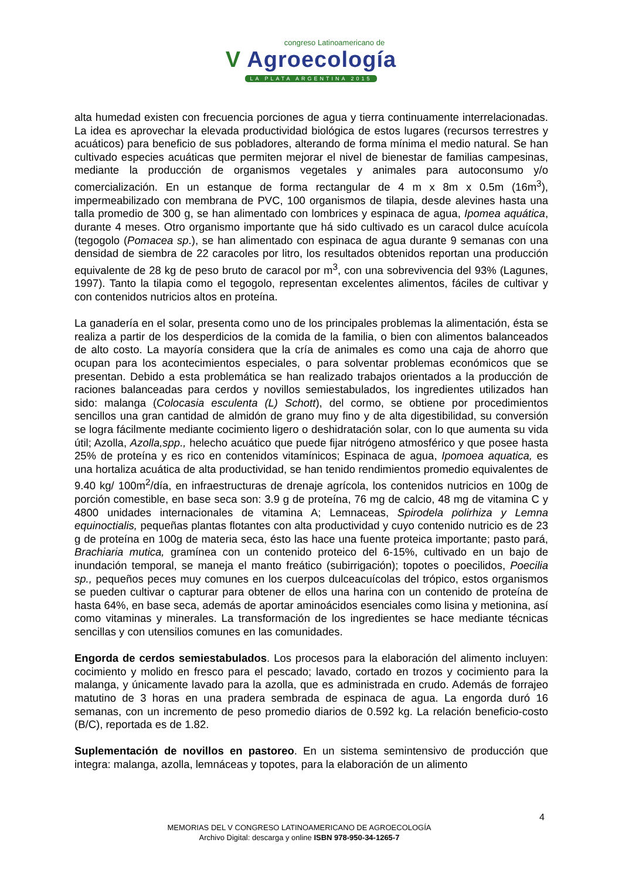congreso Latinoamericano de
V Agroecología
LA PLATA ARGENTINA 2015
alta humedad existen con frecuencia porciones de agua y tierra continuamente interrelacionadas. La idea es aprovechar la elevada productividad biológica de estos lugares (recursos terrestres y acuáticos) para beneficio de sus pobladores, alterando de forma mínima el medio natural. Se han cultivado especies acuáticas que permiten mejorar el nivel de bienestar de familias campesinas, mediante la producción de organismos vegetales y animales para autoconsumo y/o comercialización. En un estanque de forma rectangular de 4 m x 8m x 0.5m (16m<sup>3</sup>), impermeabilizado con membrana de PVC, 100 organismos de tilapia, desde alevines hasta una talla promedio de 300 g, se han alimentado con lombrices y espinaca de agua, Ipomea aquática, durante 4 meses. Otro organismo importante que há sido cultivado es un caracol dulce acuícola (tegogolo (Pomacea sp.), se han alimentado con espinaca de agua durante 9 semanas con una densidad de siembra de 22 caracoles por litro, los resultados obtenidos reportan una producción equivalente de 28 kg de peso bruto de caracol por m<sup>3</sup>, con una sobrevivencia del 93% (Lagunes, 1997). Tanto la tilapia como el tegogolo, representan excelentes alimentos, fáciles de cultivar y con contenidos nutricios altos en proteína.
La ganadería en el solar, presenta como uno de los principales problemas la alimentación, ésta se realiza a partir de los desperdicios de la comida de la familia, o bien con alimentos balanceados de alto costo. La mayoría considera que la cría de animales es como una caja de ahorro que ocupan para los acontecimientos especiales, o para solventar problemas económicos que se presentan. Debido a esta problemática se han realizado trabajos orientados a la producción de raciones balanceadas para cerdos y novillos semiestabulados, los ingredientes utilizados han sido: malanga (Colocasia esculenta (L) Schott), del cormo, se obtiene por procedimientos sencillos una gran cantidad de almidón de grano muy fino y de alta digestibilidad, su conversión se logra fácilmente mediante cocimiento ligero o deshidratación solar, con lo que aumenta su vida útil; Azolla, Azolla,spp., helecho acuático que puede fijar nitrógeno atmosférico y que posee hasta 25% de proteína y es rico en contenidos vitamínicos; Espinaca de agua, Ipomoea aquatica, es una hortaliza acuática de alta productividad, se han tenido rendimientos promedio equivalentes de 9.40 kg/ 100m<sup>2</sup>/día, en infraestructuras de drenaje agrícola, los contenidos nutricios en 100g de porción comestible, en base seca son: 3.9 g de proteína, 76 mg de calcio, 48 mg de vitamina C y 4800 unidades internacionales de vitamina A; Lemnaceas, Spirodela polirhiza y Lemna equinoctialis, pequeñas plantas flotantes con alta productividad y cuyo contenido nutricio es de 23 g de proteína en 100g de materia seca, ésto las hace una fuente proteica importante; pasto pará, Brachiaria mutica, gramínea con un contenido proteico del 6-15%, cultivado en un bajo de inundación temporal, se maneja el manto freático (subirrigación); topotes o poecilidos, Poecilia sp., pequeños peces muy comunes en los cuerpos dulceacuícolas del trópico, estos organismos se pueden cultivar o capturar para obtener de ellos una harina con un contenido de proteína de hasta 64%, en base seca, además de aportar aminoácidos esenciales como lisina y metionina, así como vitaminas y minerales. La transformación de los ingredientes se hace mediante técnicas sencillas y con utensilios comunes en las comunidades.
Engorda de cerdos semiestabulados. Los procesos para la elaboración del alimento incluyen: cocimiento y molido en fresco para el pescado; lavado, cortado en trozos y cocimiento para la malanga, y únicamente lavado para la azolla, que es administrada en crudo. Además de forrajeo matutino de 3 horas en una pradera sembrada de espinaca de agua. La engorda duró 16 semanas, con un incremento de peso promedio diarios de 0.592 kg. La relación beneficio-costo (B/C), reportada es de 1.82.
Suplementación de novillos en pastoreo. En un sistema semintensivo de producción que integra: malanga, azolla, lemnáceas y topotes, para la elaboración de un alimento
4
MEMORIAS DEL V CONGRESO LATINOAMERICANO DE AGROECOLOGÍA
Archivo Digital: descarga y online ISBN 978-950-34-1265-7